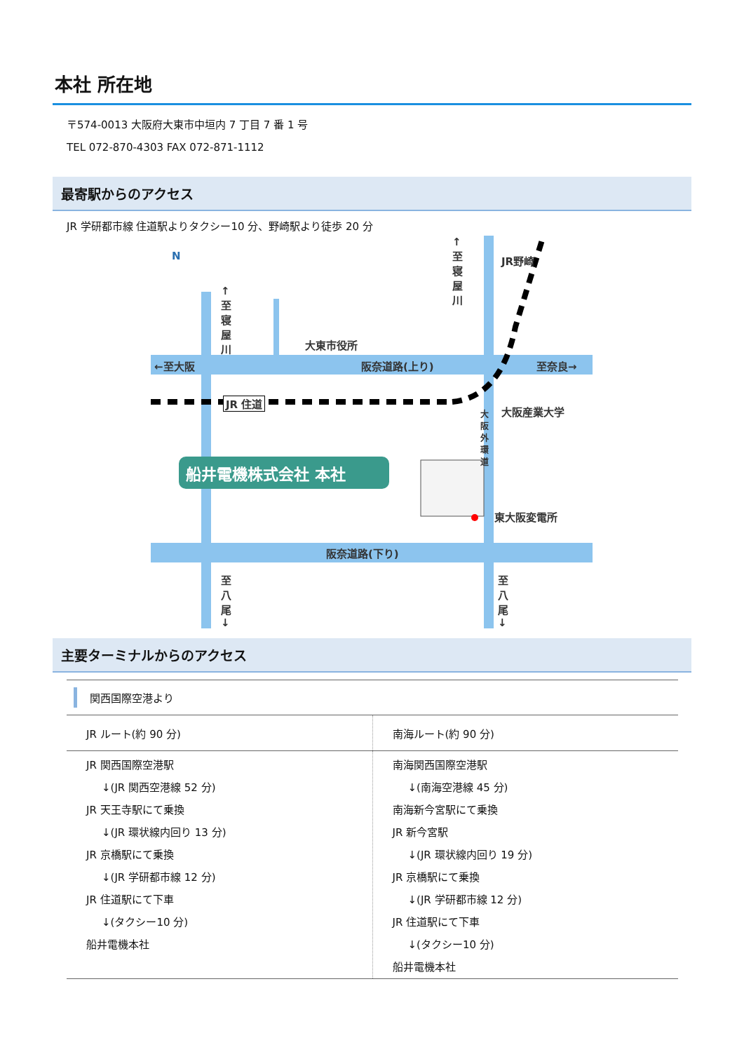本社 所在地
〒574-0013 大阪府大東市中垣内 7 丁目 7 番 1 号
TEL 072-870-4303 FAX 072-871-1112
最寄駅からのアクセス
JR 学研都市線 住道駅よりタクシー10 分、野崎駅より徒歩 20 分
N
←至大阪 阪奈道路(上り) 至奈良→
大東市役所
↑至寝屋川
↑至寝屋川
JR野崎
JR 住道
大阪産業大学 大阪外環道
船井電機株式会社 本社
東大阪変電所
阪奈道路(下り)
至八尾↓ 至八尾↓
主要ターミナルからのアクセス
| 関西国際空港より | |
| --- | --- |
| JR ルート(約 90 分) | 南海ルート(約 90 分) |
| JR 関西国際空港駅 ↓(JR 関西空港線 52 分) JR 天王寺駅にて乗換 ↓(JR 環状線内回り 13 分) JR 京橋駅にて乗換 ↓(JR 学研都市線 12 分) JR 住道駅にて下車 ↓(タクシー10 分) 船井電機本社 | 南海関西国際空港駅 ↓(南海空港線 45 分) 南海新今宮駅にて乗換 JR 新今宮駅 ↓(JR 環状線内回り 19 分) JR 京橋駅にて乗換 ↓(JR 学研都市線 12 分) JR 住道駅にて下車 ↓(タクシー10 分) 船井電機本社 |